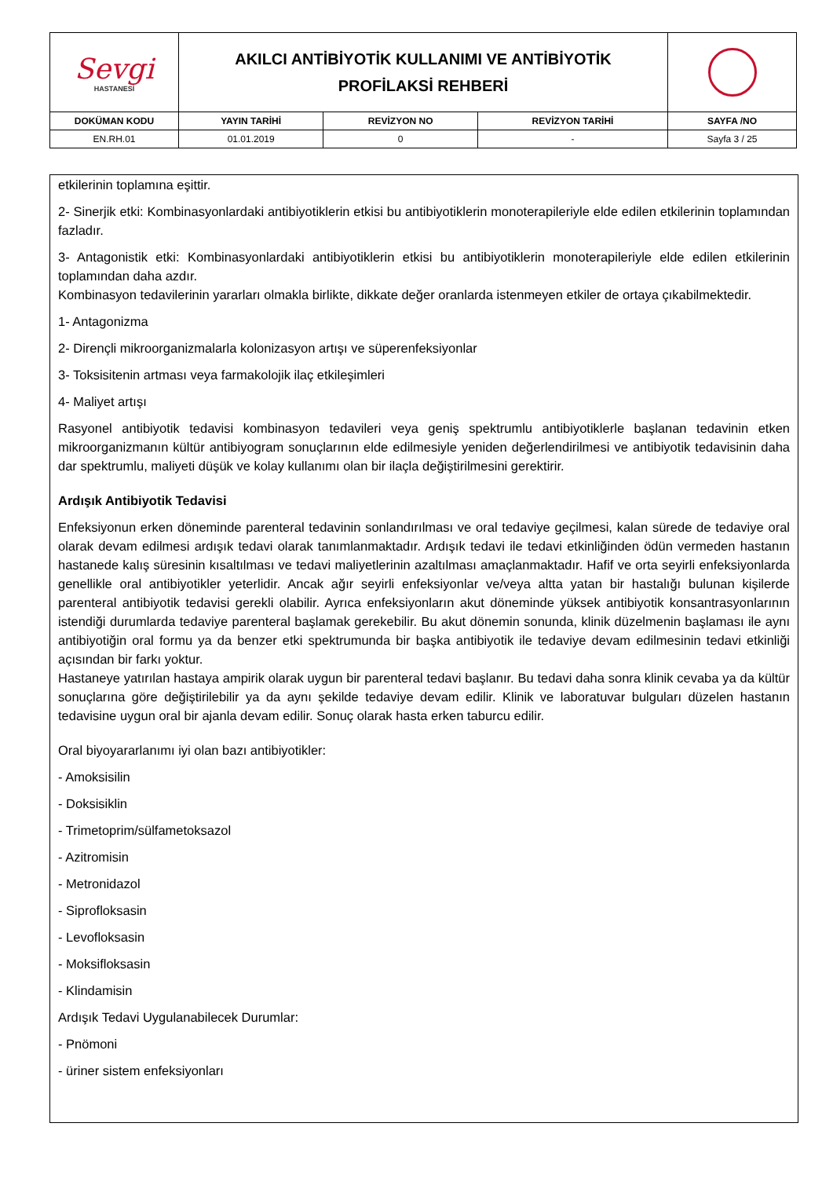| Sevgi HASTANESİ | AKILCI ANTİBİYOTİK KULLANIMI VE ANTİBİYOTİK PROFİLAKSİ REHBERİ | | | |
| DOKÜMAN KODU | YAYIN TARİHİ | REVİZYON NO | REVİZYON TARİHİ | SAYFA /NO |
| EN.RH.01 | 01.01.2019 | 0 | - | Sayfa 3 / 25 |
etkilerinin toplamına eşittir.
2- Sinerjik etki: Kombinasyonlardaki antibiyotiklerin etkisi bu antibiyotiklerin monoterapileriyle elde edilen etkilerinin toplamından fazladır.
3- Antagonistik etki: Kombinasyonlardaki antibiyotiklerin etkisi bu antibiyotiklerin monoterapileriyle elde edilen etkilerinin toplamından daha azdır.
Kombinasyon tedavilerinin yararları olmakla birlikte, dikkate değer oranlarda istenmeyen etkiler de ortaya çıkabilmektedir.
1- Antagonizma
2- Dirençli mikroorganizmalarla kolonizasyon artışı ve süperenfeksiyonlar
3- Toksisitenin artması veya farmakolojik ilaç etkileşimleri
4- Maliyet artışı
Rasyonel antibiyotik tedavisi kombinasyon tedavileri veya geniş spektrumlu antibiyotiklerle başlanan tedavinin etken mikroorganizmanın kültür antibiyogram sonuçlarının elde edilmesiyle yeniden değerlendirilmesi ve antibiyotik tedavisinin daha dar spektrumlu, maliyeti düşük ve kolay kullanımı olan bir ilaçla değiştirilmesini gerektirir.
Ardışık Antibiyotik Tedavisi
Enfeksiyonun erken döneminde parenteral tedavinin sonlandırılması ve oral tedaviye geçilmesi, kalan sürede de tedaviye oral olarak devam edilmesi ardışık tedavi olarak tanımlanmaktadır. Ardışık tedavi ile tedavi etkinliğinden ödün vermeden hastanın hastanede kalış süresinin kısaltılması ve tedavi maliyetlerinin azaltılması amaçlanmaktadır. Hafif ve orta seyirli enfeksiyonlarda genellikle oral antibiyotikler yeterlidir. Ancak ağır seyirli enfeksiyonlar ve/veya altta yatan bir hastalığı bulunan kişilerde parenteral antibiyotik tedavisi gerekli olabilir. Ayrıca enfeksiyonların akut döneminde yüksek antibiyotik konsantrasyonlarının istendiği durumlarda tedaviye parenteral başlamak gerekebilir. Bu akut dönemin sonunda, klinik düzelmenin başlaması ile aynı antibiyotiğin oral formu ya da benzer etki spektrumunda bir başka antibiyotik ile tedaviye devam edilmesinin tedavi etkinliği açısından bir farkı yoktur.
Hastaneye yatırılan hastaya ampirik olarak uygun bir parenteral tedavi başlanır. Bu tedavi daha sonra klinik cevaba ya da kültür sonuçlarına göre değiştirilebilir ya da aynı şekilde tedaviye devam edilir. Klinik ve laboratuvar bulguları düzelen hastanın tedavisine uygun oral bir ajanla devam edilir. Sonuç olarak hasta erken taburcu edilir.
Oral biyoyararlanımı iyi olan bazı antibiyotikler:
- Amoksisilin
- Doksisiklin
- Trimetoprim/sülfametoksazol
- Azitromisin
- Metronidazol
- Siprofloksasin
- Levofloksasin
- Moksifloksasin
- Klindamisin
Ardışık Tedavi Uygulanabilecek Durumlar:
- Pnömoni
- üriner sistem enfeksiyonları